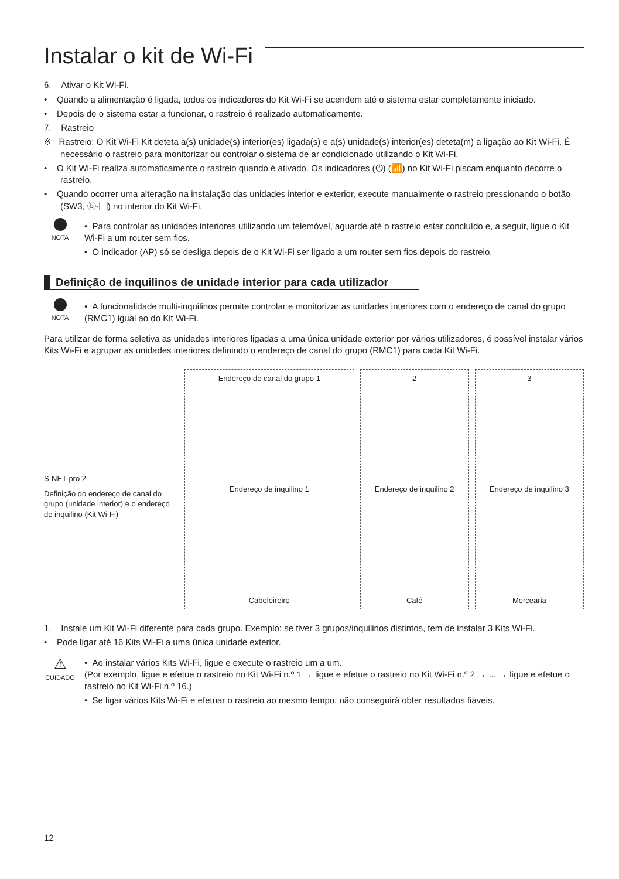Instalar o kit de Wi-Fi
6. Ativar o Kit Wi-Fi.
• Quando a alimentação é ligada, todos os indicadores do Kit Wi-Fi se acendem até o sistema estar completamente iniciado.
• Depois de o sistema estar a funcionar, o rastreio é realizado automaticamente.
7. Rastreio
※ Rastreio: O Kit Wi-Fi Kit deteta a(s) unidade(s) interior(es) ligada(s) e a(s) unidade(s) interior(es) deteta(m) a ligação ao Kit Wi-Fi. É necessário o rastreio para monitorizar ou controlar o sistema de ar condicionado utilizando o Kit Wi-Fi.
• O Kit Wi-Fi realiza automaticamente o rastreio quando é ativado. Os indicadores (⏻) (📶) no Kit Wi-Fi piscam enquanto decorre o rastreio.
• Quando ocorrer uma alteração na instalação das unidades interior e exterior, execute manualmente o rastreio pressionando o botão (SW3, ⓑ-▢) no interior do Kit Wi-Fi.
NOTA
• Para controlar as unidades interiores utilizando um telemóvel, aguarde até o rastreio estar concluído e, a seguir, ligue o Kit Wi-Fi a um router sem fios.
• O indicador (AP) só se desliga depois de o Kit Wi-Fi ser ligado a um router sem fios depois do rastreio.
Definição de inquilinos de unidade interior para cada utilizador
NOTA
• A funcionalidade multi-inquilinos permite controlar e monitorizar as unidades interiores com o endereço de canal do grupo (RMC1) igual ao do Kit Wi-Fi.
Para utilizar de forma seletiva as unidades interiores ligadas a uma única unidade exterior por vários utilizadores, é possível instalar vários Kits Wi-Fi e agrupar as unidades interiores definindo o endereço de canal do grupo (RMC1) para cada Kit Wi-Fi.
S-NET pro 2
Definição do endereço de canal do grupo (unidade interior) e o endereço de inquilino (Kit Wi-Fi)
Endereço de canal do grupo 1
Endereço de inquilino 1
Cabeleireiro
2
Endereço de inquilino 2
Café
3
Endereço de inquilino 3
Mercearia
1. Instale um Kit Wi-Fi diferente para cada grupo. Exemplo: se tiver 3 grupos/inquilinos distintos, tem de instalar 3 Kits Wi-Fi.
• Pode ligar até 16 Kits Wi-Fi a uma única unidade exterior.
⚠
CUIDADO
• Ao instalar vários Kits Wi-Fi, ligue e execute o rastreio um a um.
(Por exemplo, ligue e efetue o rastreio no Kit Wi-Fi n.º 1 → ligue e efetue o rastreio no Kit Wi-Fi n.º 2 → ... → ligue e efetue o rastreio no Kit Wi-Fi n.º 16.)
• Se ligar vários Kits Wi-Fi e efetuar o rastreio ao mesmo tempo, não conseguirá obter resultados fiáveis.
12